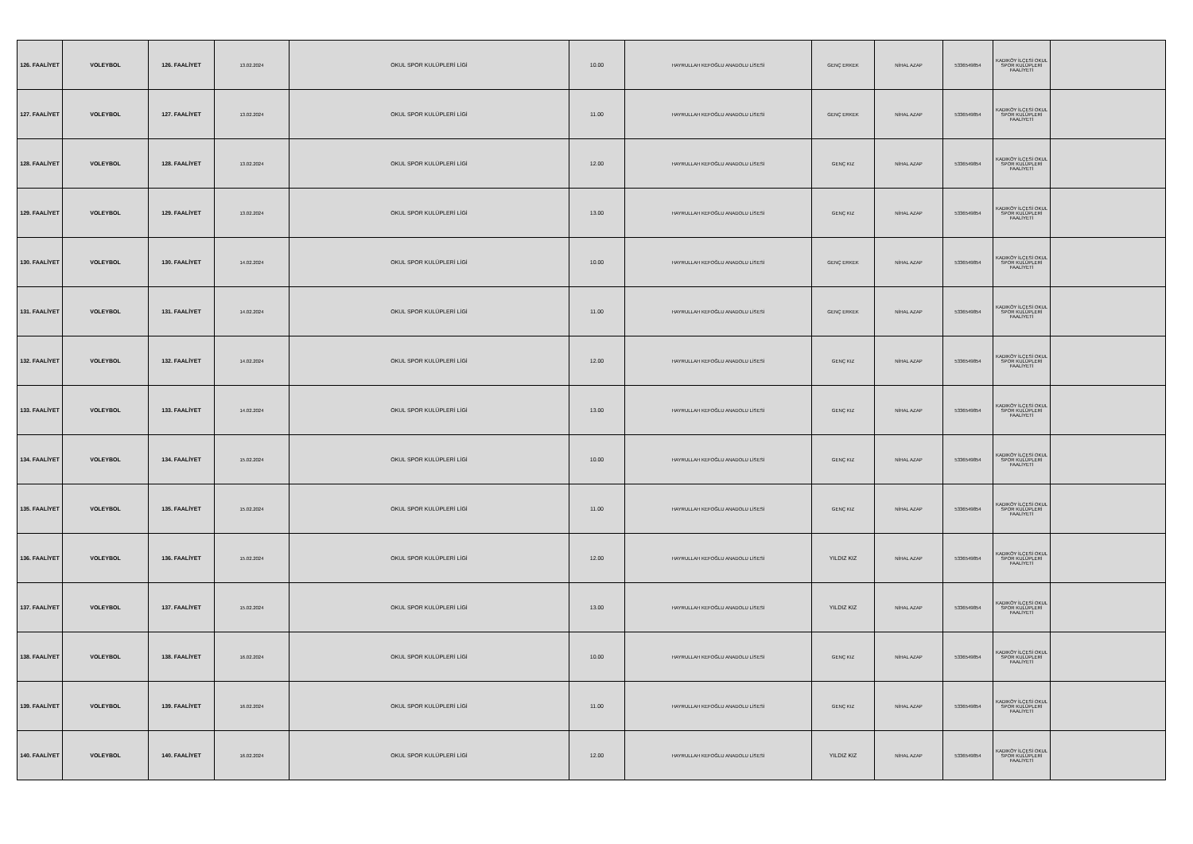| 126. FAALİYET | VOLEYBOL | 126. FAALİYET | 13.02.2024 | OKUL SPOR KULÜPLERİ LİGİ | 10.00 | HAYRULLAH KEFOĞLU ANADOLU LİSESİ | GENÇ ERKEK | NİHAL AZAP | 5336549854 | KADIKÖY İLÇESİ OKUL SPOR KULÜPLERİ FAALİYETİ | |
| 127. FAALİYET | VOLEYBOL | 127. FAALİYET | 13.02.2024 | OKUL SPOR KULÜPLERİ LİGİ | 11.00 | HAYRULLAH KEFOĞLU ANADOLU LİSESİ | GENÇ ERKEK | NİHAL AZAP | 5336549854 | KADIKÖY İLÇESİ OKUL SPOR KULÜPLERİ FAALİYETİ | |
| 128. FAALİYET | VOLEYBOL | 128. FAALİYET | 13.02.2024 | OKUL SPOR KULÜPLERİ LİGİ | 12.00 | HAYRULLAH KEFOĞLU ANADOLU LİSESİ | GENÇ KIZ | NİHAL AZAP | 5336549854 | KADIKÖY İLÇESİ OKUL SPOR KULÜPLERİ FAALİYETİ | |
| 129. FAALİYET | VOLEYBOL | 129. FAALİYET | 13.02.2024 | OKUL SPOR KULÜPLERİ LİGİ | 13.00 | HAYRULLAH KEFOĞLU ANADOLU LİSESİ | GENÇ KIZ | NİHAL AZAP | 5336549854 | KADIKÖY İLÇESİ OKUL SPOR KULÜPLERİ FAALİYETİ | |
| 130. FAALİYET | VOLEYBOL | 130. FAALİYET | 14.02.2024 | OKUL SPOR KULÜPLERİ LİGİ | 10.00 | HAYRULLAH KEFOĞLU ANADOLU LİSESİ | GENÇ ERKEK | NİHAL AZAP | 5336549854 | KADIKÖY İLÇESİ OKUL SPOR KULÜPLERİ FAALİYETİ | |
| 131. FAALİYET | VOLEYBOL | 131. FAALİYET | 14.02.2024 | OKUL SPOR KULÜPLERİ LİGİ | 11.00 | HAYRULLAH KEFOĞLU ANADOLU LİSESİ | GENÇ ERKEK | NİHAL AZAP | 5336549854 | KADIKÖY İLÇESİ OKUL SPOR KULÜPLERİ FAALİYETİ | |
| 132. FAALİYET | VOLEYBOL | 132. FAALİYET | 14.02.2024 | OKUL SPOR KULÜPLERİ LİGİ | 12.00 | HAYRULLAH KEFOĞLU ANADOLU LİSESİ | GENÇ KIZ | NİHAL AZAP | 5336549854 | KADIKÖY İLÇESİ OKUL SPOR KULÜPLERİ FAALİYETİ | |
| 133. FAALİYET | VOLEYBOL | 133. FAALİYET | 14.02.2024 | OKUL SPOR KULÜPLERİ LİGİ | 13.00 | HAYRULLAH KEFOĞLU ANADOLU LİSESİ | GENÇ KIZ | NİHAL AZAP | 5336549854 | KADIKÖY İLÇESİ OKUL SPOR KULÜPLERİ FAALİYETİ | |
| 134. FAALİYET | VOLEYBOL | 134. FAALİYET | 15.02.2024 | OKUL SPOR KULÜPLERİ LİGİ | 10.00 | HAYRULLAH KEFOĞLU ANADOLU LİSESİ | GENÇ KIZ | NİHAL AZAP | 5336549854 | KADIKÖY İLÇESİ OKUL SPOR KULÜPLERİ FAALİYETİ | |
| 135. FAALİYET | VOLEYBOL | 135. FAALİYET | 15.02.2024 | OKUL SPOR KULÜPLERİ LİGİ | 11.00 | HAYRULLAH KEFOĞLU ANADOLU LİSESİ | GENÇ KIZ | NİHAL AZAP | 5336549854 | KADIKÖY İLÇESİ OKUL SPOR KULÜPLERİ FAALİYETİ | |
| 136. FAALİYET | VOLEYBOL | 136. FAALİYET | 15.02.2024 | OKUL SPOR KULÜPLERİ LİGİ | 12.00 | HAYRULLAH KEFOĞLU ANADOLU LİSESİ | YILDIZ KIZ | NİHAL AZAP | 5336549854 | KADIKÖY İLÇESİ OKUL SPOR KULÜPLERİ FAALİYETİ | |
| 137. FAALİYET | VOLEYBOL | 137. FAALİYET | 15.02.2024 | OKUL SPOR KULÜPLERİ LİGİ | 13.00 | HAYRULLAH KEFOĞLU ANADOLU LİSESİ | YILDIZ KIZ | NİHAL AZAP | 5336549854 | KADIKÖY İLÇESİ OKUL SPOR KULÜPLERİ FAALİYETİ | |
| 138. FAALİYET | VOLEYBOL | 138. FAALİYET | 16.02.2024 | OKUL SPOR KULÜPLERİ LİGİ | 10.00 | HAYRULLAH KEFOĞLU ANADOLU LİSESİ | GENÇ KIZ | NİHAL AZAP | 5336549854 | KADIKÖY İLÇESİ OKUL SPOR KULÜPLERİ FAALİYETİ | |
| 139. FAALİYET | VOLEYBOL | 139. FAALİYET | 16.02.2024 | OKUL SPOR KULÜPLERİ LİGİ | 11.00 | HAYRULLAH KEFOĞLU ANADOLU LİSESİ | GENÇ KIZ | NİHAL AZAP | 5336549854 | KADIKÖY İLÇESİ OKUL SPOR KULÜPLERİ FAALİYETİ | |
| 140. FAALİYET | VOLEYBOL | 140. FAALİYET | 16.02.2024 | OKUL SPOR KULÜPLERİ LİGİ | 12.00 | HAYRULLAH KEFOĞLU ANADOLU LİSESİ | YILDIZ KIZ | NİHAL AZAP | 5336549854 | KADIKÖY İLÇESİ OKUL SPOR KULÜPLERİ FAALİYETİ | |